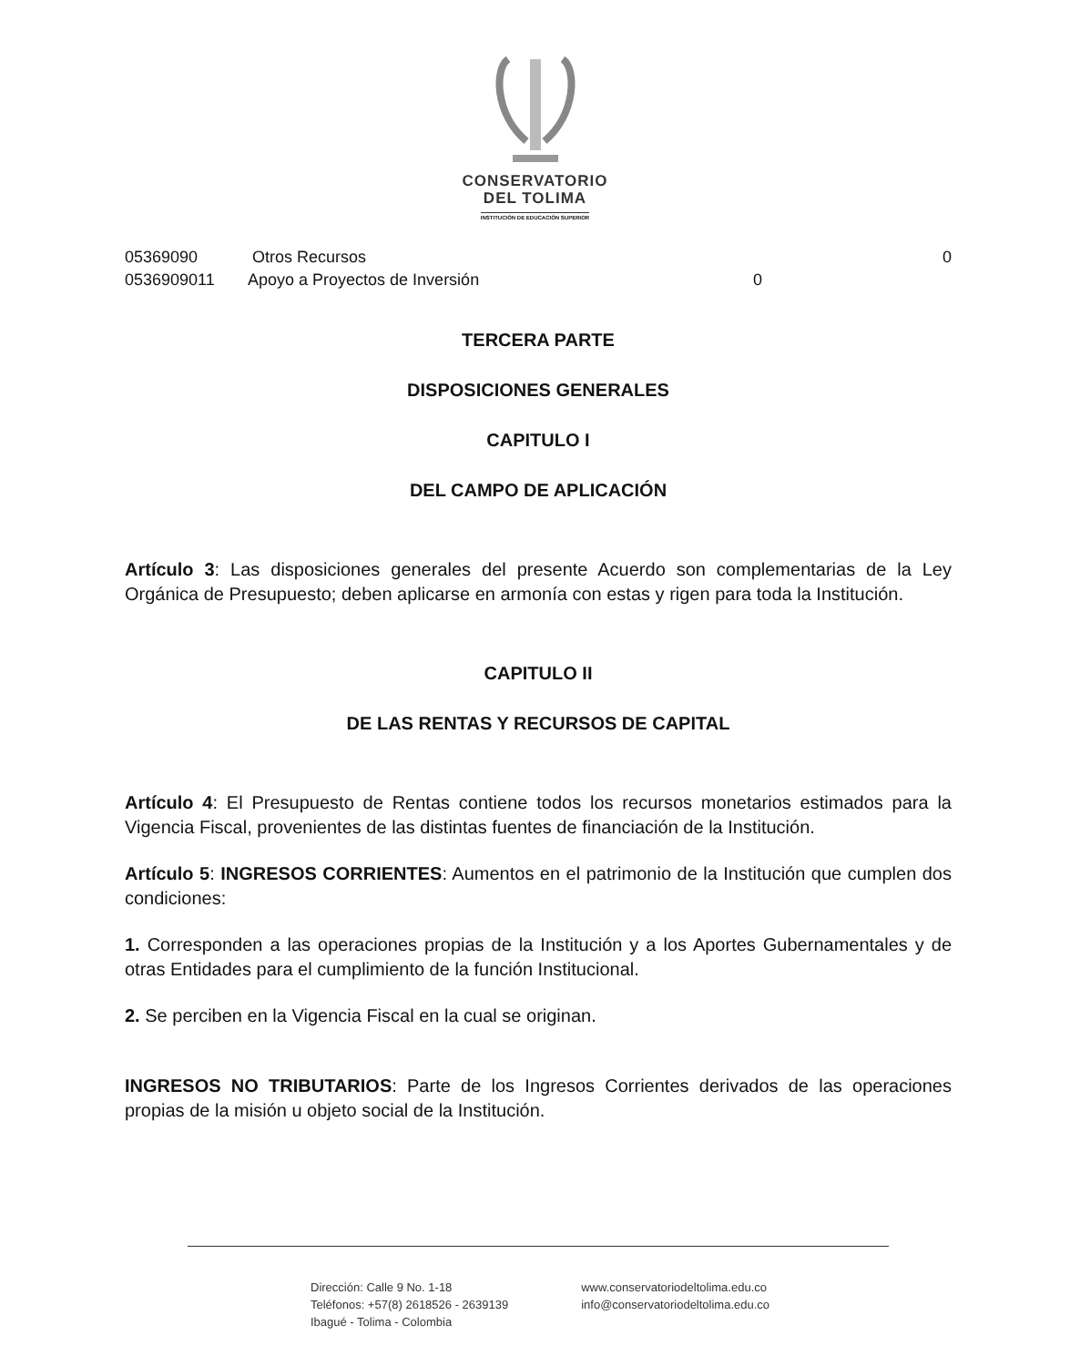CONSERVATORIO
DEL TOLIMA
INSTITUCIÓN DE EDUCACIÓN SUPERIOR
05369090 Otros Recursos 0
0536909011 Apoyo a Proyectos de Inversión 0
TERCERA PARTE
DISPOSICIONES GENERALES
CAPITULO I
DEL CAMPO DE APLICACIÓN
Artículo 3: Las disposiciones generales del presente Acuerdo son complementarias de la Ley Orgánica de Presupuesto; deben aplicarse en armonía con estas y rigen para toda la Institución.
CAPITULO II
DE LAS RENTAS Y RECURSOS DE CAPITAL
Artículo 4: El Presupuesto de Rentas contiene todos los recursos monetarios estimados para la Vigencia Fiscal, provenientes de las distintas fuentes de financiación de la Institución.
Artículo 5: INGRESOS CORRIENTES: Aumentos en el patrimonio de la Institución que cumplen dos condiciones:
1. Corresponden a las operaciones propias de la Institución y a los Aportes Gubernamentales y de otras Entidades para el cumplimiento de la función Institucional.
2. Se perciben en la Vigencia Fiscal en la cual se originan.
INGRESOS NO TRIBUTARIOS: Parte de los Ingresos Corrientes derivados de las operaciones propias de la misión u objeto social de la Institución.
Dirección: Calle 9 No. 1-18
Teléfonos: +57(8) 2618526 - 2639139
Ibagué - Tolima - Colombia
www.conservatoriodeltolima.edu.co
info@conservatoriodeltolima.edu.co